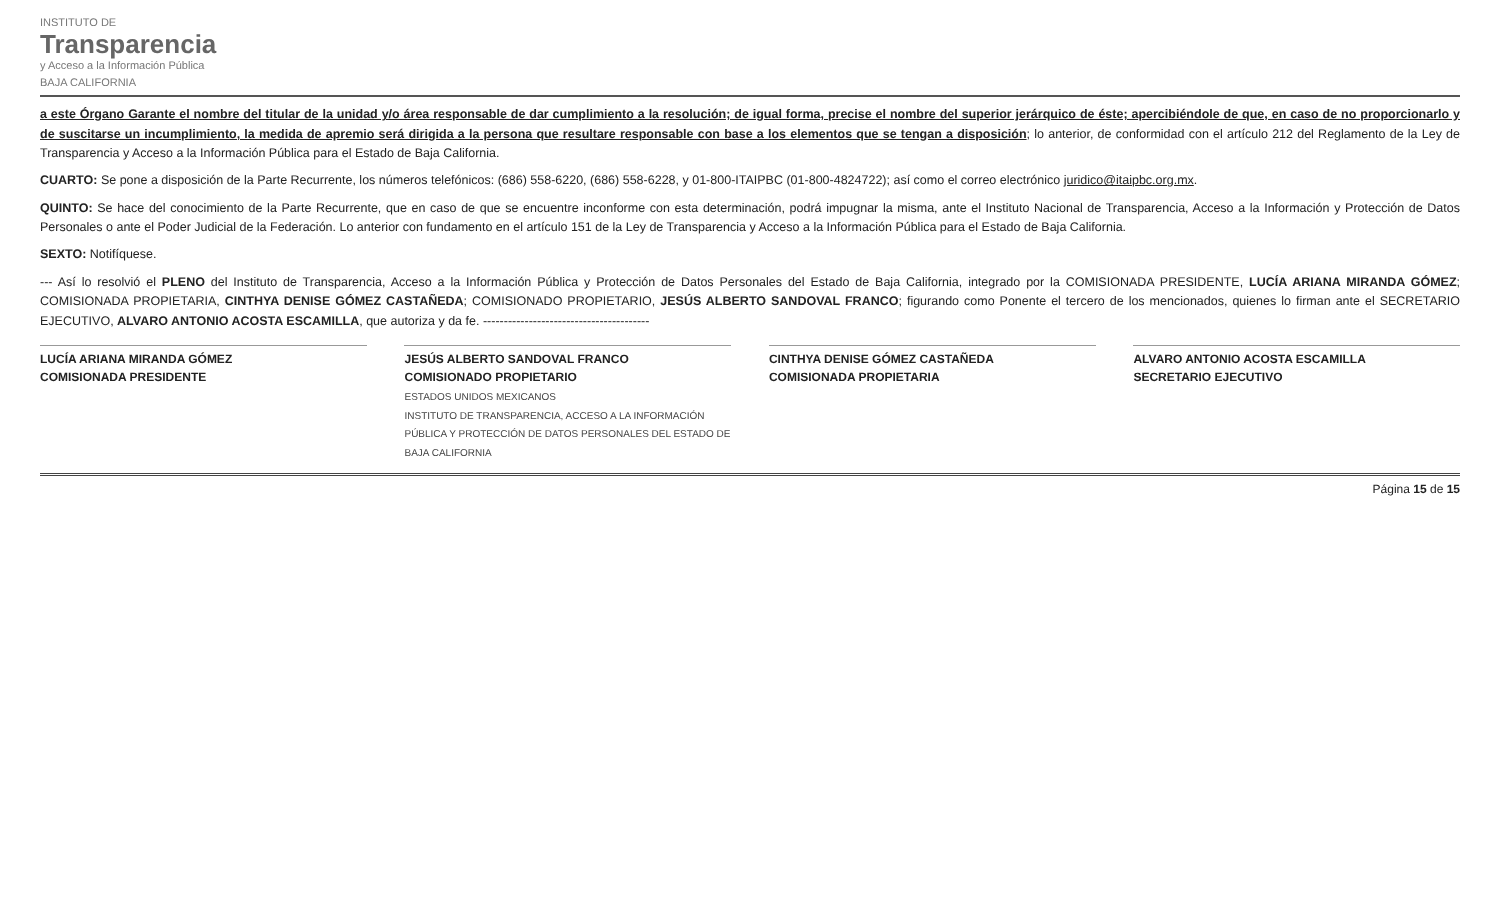INSTITUTO DE
Transparencia
y Acceso a la Información Pública
BAJA CALIFORNIA
a este Órgano Garante el nombre del titular de la unidad y/o área responsable de dar cumplimiento a la resolución; de igual forma, precise el nombre del superior jerárquico de éste; apercibiéndole de que, en caso de no proporcionarlo y de suscitarse un incumplimiento, la medida de apremio será dirigida a la persona que resultare responsable con base a los elementos que se tengan a disposición; lo anterior, de conformidad con el artículo 212 del Reglamento de la Ley de Transparencia y Acceso a la Información Pública para el Estado de Baja California.
CUARTO: Se pone a disposición de la Parte Recurrente, los números telefónicos: (686) 558-6220, (686) 558-6228, y 01-800-ITAIPBC (01-800-4824722); así como el correo electrónico juridico@itaipbc.org.mx.
QUINTO: Se hace del conocimiento de la Parte Recurrente, que en caso de que se encuentre inconforme con esta determinación, podrá impugnar la misma, ante el Instituto Nacional de Transparencia, Acceso a la Información y Protección de Datos Personales o ante el Poder Judicial de la Federación. Lo anterior con fundamento en el artículo 151 de la Ley de Transparencia y Acceso a la Información Pública para el Estado de Baja California.
SEXTO: Notifíquese.
--- Así lo resolvió el PLENO del Instituto de Transparencia, Acceso a la Información Pública y Protección de Datos Personales del Estado de Baja California, integrado por la COMISIONADA PRESIDENTE, LUCÍA ARIANA MIRANDA GÓMEZ; COMISIONADA PROPIETARIA, CINTHYA DENISE GÓMEZ CASTAÑEDA; COMISIONADO PROPIETARIO, JESÚS ALBERTO SANDOVAL FRANCO; figurando como Ponente el tercero de los mencionados, quienes lo firman ante el SECRETARIO EJECUTIVO, ALVARO ANTONIO ACOSTA ESCAMILLA, que autoriza y da fe. ----------------------------------------
LUCÍA ARIANA MIRANDA GÓMEZ
COMISIONADA PRESIDENTE
JESÚS ALBERTO SANDOVAL FRANCO
COMISIONADO PROPIETARIO
ESTADOS UNIDOS MEXICANOS
INSTITUTO DE TRANSPARENCIA, ACCESO A LA INFORMACIÓN PÚBLICA Y PROTECCIÓN DE DATOS PERSONALES DEL ESTADO DE BAJA CALIFORNIA
CINTHYA DENISE GÓMEZ CASTAÑEDA
COMISIONADA PROPIETARIA
ALVARO ANTONIO ACOSTA ESCAMILLA
SECRETARIO EJECUTIVO
Página 15 de 15